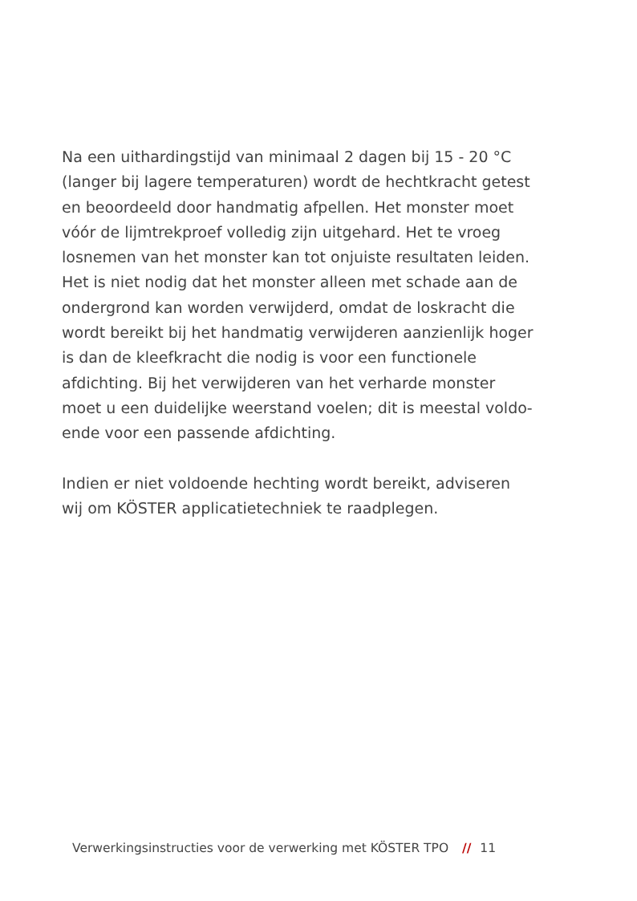Na een uithardingstijd van minimaal 2 dagen bij 15 - 20 °C (langer bij lagere temperaturen) wordt de hechtkracht getest en beoordeeld door handmatig afpellen. Het monster moet vóór de lijmtrekproef volledig zijn uitgehard. Het te vroeg losnemen van het monster kan tot onjuiste resultaten leiden. Het is niet nodig dat het monster alleen met schade aan de ondergrond kan worden verwijderd, omdat de loskracht die wordt bereikt bij het handmatig verwij­deren aanzienlijk hoger is dan de kleefkracht die no­dig is voor een functionele afdichting. Bij het verwij­deren van het verharde monster moet u een duidelijke weerstand voelen; dit is meestal voldo­ende voor een passende afdichting.
Indien er niet voldoende hechting wordt bereikt, ad­viseren wij om KÖSTER applicatietechniek te raad­plegen.
Verwerkingsinstructies voor de verwerking met KÖSTER TPO // 11